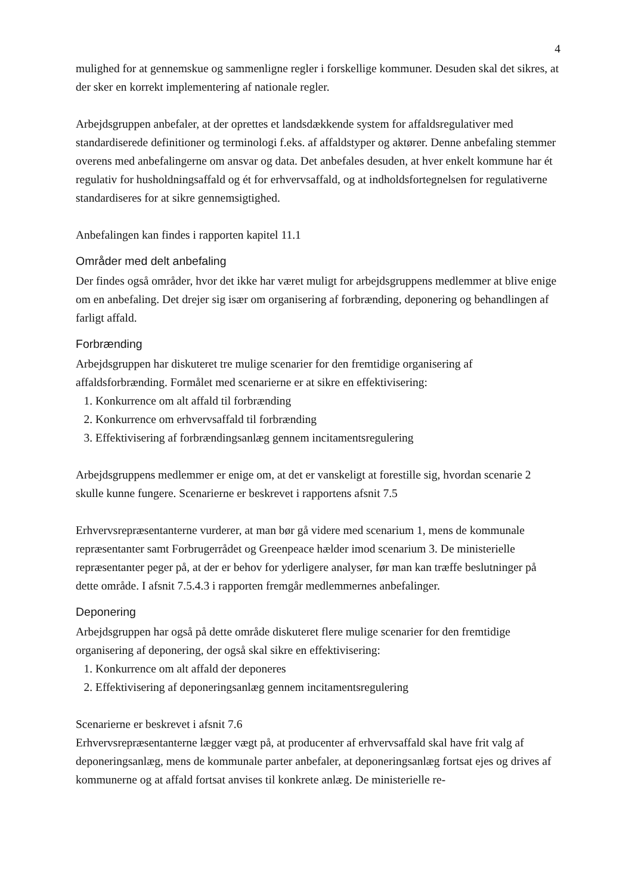4
mulighed for at gennemskue og sammenligne regler i forskellige kommuner. Desuden skal det sikres, at der sker en korrekt implementering af nationale regler.
Arbejdsgruppen anbefaler, at der oprettes et landsdækkende system for affaldsregulativer med standardiserede definitioner og terminologi f.eks. af affaldstyper og aktører. Denne anbefaling stemmer overens med anbefalingerne om ansvar og data. Det anbefales desuden, at hver enkelt kommune har ét regulativ for husholdningsaffald og ét for erhvervsaffald, og at indholdsfortegnelsen for regulativerne standardiseres for at sikre gennemsigtighed.
Anbefalingen kan findes i rapporten kapitel 11.1
Områder med delt anbefaling
Der findes også områder, hvor det ikke har været muligt for arbejdsgruppens medlemmer at blive enige om en anbefaling. Det drejer sig især om organisering af forbrænding, deponering og behandlingen af farligt affald.
Forbrænding
Arbejdsgruppen har diskuteret tre mulige scenarier for den fremtidige organisering af affaldsforbrænding. Formålet med scenarierne er at sikre en effektivisering:
1. Konkurrence om alt affald til forbrænding
2. Konkurrence om erhvervsaffald til forbrænding
3. Effektivisering af forbrændingsanlæg gennem incitamentsregulering
Arbejdsgruppens medlemmer er enige om, at det er vanskeligt at forestille sig, hvordan scenarie 2 skulle kunne fungere. Scenarierne er beskrevet i rapportens afsnit 7.5
Erhvervsrepræsentanterne vurderer, at man bør gå videre med scenarium 1, mens de kommunale repræsentanter samt Forbrugerrådet og Greenpeace hælder imod scenarium 3. De ministerielle repræsentanter peger på, at der er behov for yderligere analyser, før man kan træffe beslutninger på dette område. I afsnit 7.5.4.3 i rapporten fremgår medlemmernes anbefalinger.
Deponering
Arbejdsgruppen har også på dette område diskuteret flere mulige scenarier for den fremtidige organisering af deponering, der også skal sikre en effektivisering:
1. Konkurrence om alt affald der deponeres
2. Effektivisering af deponeringsanlæg gennem incitamentsregulering
Scenarierne er beskrevet i afsnit 7.6
Erhvervsrepræsentanterne lægger vægt på, at producenter af erhvervsaffald skal have frit valg af deponeringsanlæg, mens de kommunale parter anbefaler, at deponeringsanlæg fortsat ejes og drives af kommunerne og at affald fortsat anvises til konkrete anlæg. De ministerielle re-